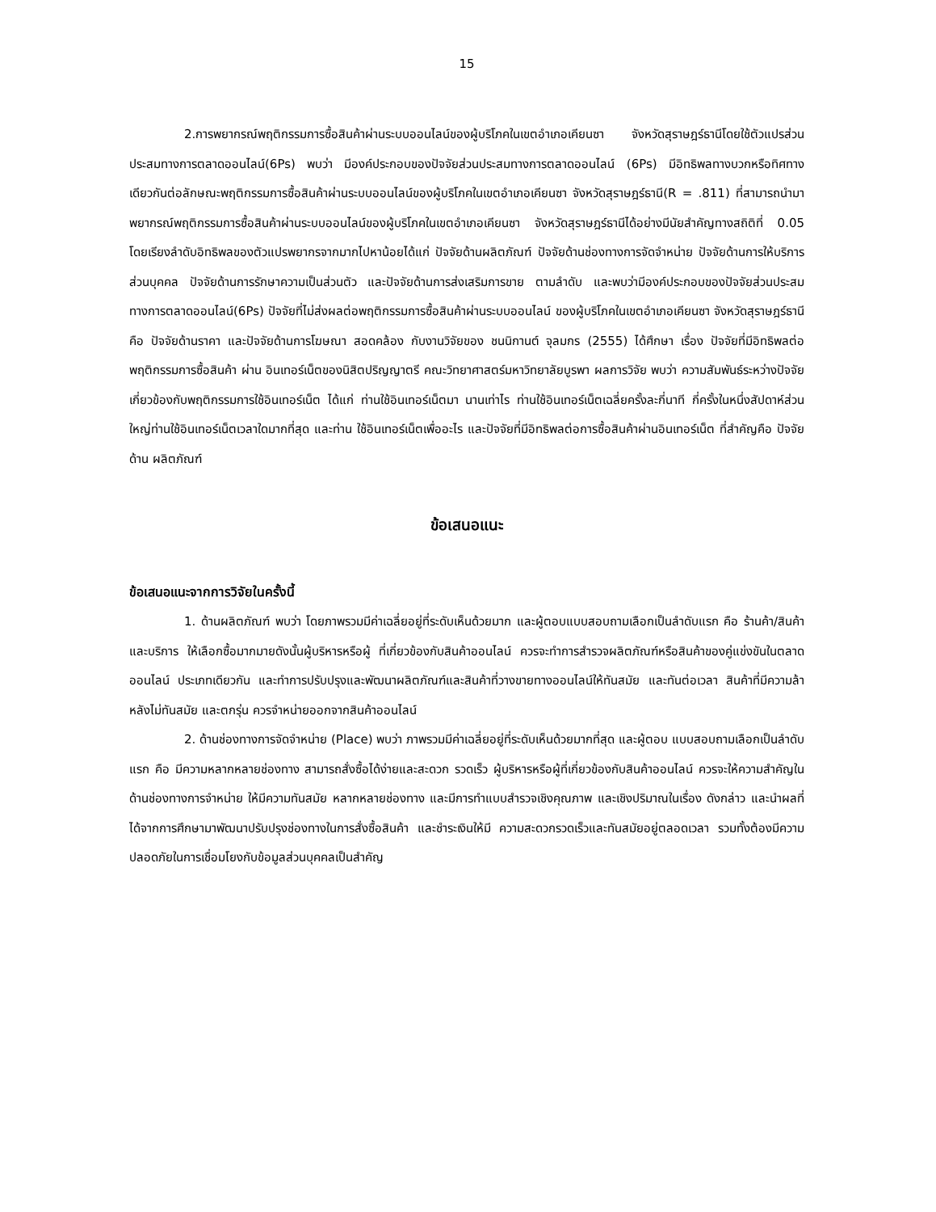15
2.การพยากรณ์พฤติกรรมการซื้อสินค้าผ่านระบบออนไลน์ของผู้บริโภคในเขตอำเภอเคียนซา จังหวัดสุราษฎร์ธานีโดยใช้ตัวแปรส่วนประสมทางการตลาดออนไลน์(6Ps) พบว่า มีองค์ประกอบของปัจจัยส่วนประสมทางการตลาดออนไลน์ (6Ps) มีอิทธิพลทางบวกหรือทิศทางเดียวกันต่อลักษณะพฤติกรรมการซื้อสินค้าผ่านระบบออนไลน์ของผู้บริโภคในเขตอำเภอเคียนซา จังหวัดสุราษฎร์ธานี(R = .811) ที่สามารถนำมาพยากรณ์พฤติกรรมการซื้อสินค้าผ่านระบบออนไลน์ของผู้บริโภคในเขตอำเภอเคียนซา จังหวัดสุราษฎร์ธานีได้อย่างมีนัยสำคัญทางสถิติที่ 0.05 โดยเรียงลำดับอิทธิพลของตัวแปรพยากรจากมากไปหาน้อยได้แก่ ปัจจัยด้านผลิตภัณฑ์ ปัจจัยด้านช่องทางการจัดจำหน่าย ปัจจัยด้านการให้บริการส่วนบุคคล ปัจจัยด้านการรักษาความเป็นส่วนตัว และปัจจัยด้านการส่งเสริมการขาย ตามลำดับ และพบว่ามีองค์ประกอบของปัจจัยส่วนประสม ทางการตลาดออนไลน์(6Ps) ปัจจัยที่ไม่ส่งผลต่อพฤติกรรมการซื้อสินค้าผ่านระบบออนไลน์ ของผู้บริโภคในเขตอำเภอเคียนซา จังหวัดสุราษฎร์ธานี คือ ปัจจัยด้านราคา และปัจจัยด้านการโฆษณา สอดคล้อง กับงานวิจัยของ ชนนิกานต์ จุลมกร (2555) ได้ศึกษา เรื่อง ปัจจัยที่มีอิทธิพลต่อพฤติกรรมการซื้อสินค้า ผ่าน อินเทอร์เน็ตของนิสิตปริญญาตรี คณะวิทยาศาสตร์มหาวิทยาลัยบูรพา ผลการวิจัย พบว่า ความสัมพันธ์ระหว่างปัจจัยเกี่ยวข้องกับพฤติกรรมการใช้อินเทอร์เน็ต ได้แก่ ท่านใช้อินเทอร์เน็ตมา นานเท่าไร ท่านใช้อินเทอร์เน็ตเฉลี่ยครั้งละกี่นาที กี่ครั้งในหนึ่งสัปดาห์ส่วนใหญ่ท่านใช้อินเทอร์เน็ตเวลาใดมากที่สุด และท่าน ใช้อินเทอร์เน็ตเพื่ออะไร และปัจจัยที่มีอิทธิพลต่อการซื้อสินค้าผ่านอินเทอร์เน็ต ที่สำคัญคือ ปัจจัยด้าน ผลิตภัณฑ์
ข้อเสนอแนะ
ข้อเสนอแนะจากการวิจัยในครั้งนี้
1. ด้านผลิตภัณฑ์ พบว่า โดยภาพรวมมีค่าเฉลี่ยอยู่ที่ระดับเห็นด้วยมาก และผู้ตอบแบบสอบถามเลือกเป็นลำดับแรก คือ ร้านค้า/สินค้าและบริการ ให้เลือกซื้อมากมายดังนั้นผู้บริหารหรือผู้ ที่เกี่ยวข้องกับสินค้าออนไลน์ ควรจะทำการสำรวจผลิตภัณฑ์หรือสินค้าของคู่แข่งขันในตลาดออนไลน์ ประเภทเดียวกัน และทำการปรับปรุงและพัฒนาผลิตภัณฑ์และสินค้าที่วางขายทางออนไลน์ให้ทันสมัย และทันต่อเวลา สินค้าที่มีความล้าหลังไม่ทันสมัย และตกรุ่น ควรจำหน่ายออกจากสินค้าออนไลน์
2. ด้านช่องทางการจัดจำหน่าย (Place) พบว่า ภาพรวมมีค่าเฉลี่ยอยู่ที่ระดับเห็นด้วยมากที่สุด และผู้ตอบ แบบสอบถามเลือกเป็นลำดับแรก คือ มีความหลากหลายช่องทาง สามารถสั่งซื้อได้ง่ายและสะดวก รวดเร็ว ผู้บริหารหรือผู้ที่เกี่ยวข้องกับสินค้าออนไลน์ ควรจะให้ความสำคัญในด้านช่องทางการจำหน่าย ให้มีความทันสมัย หลากหลายช่องทาง และมีการทำแบบสำรวจเชิงคุณภาพ และเชิงปริมาณในเรื่อง ดังกล่าว และนำผลที่ได้จากการศึกษามาพัฒนาปรับปรุงช่องทางในการสั่งซื้อสินค้า และชำระเงินให้มี ความสะดวกรวดเร็วและทันสมัยอยู่ตลอดเวลา รวมทั้งต้องมีความปลอดภัยในการเชื่อมโยงกับข้อมูลส่วนบุคคลเป็นสำคัญ